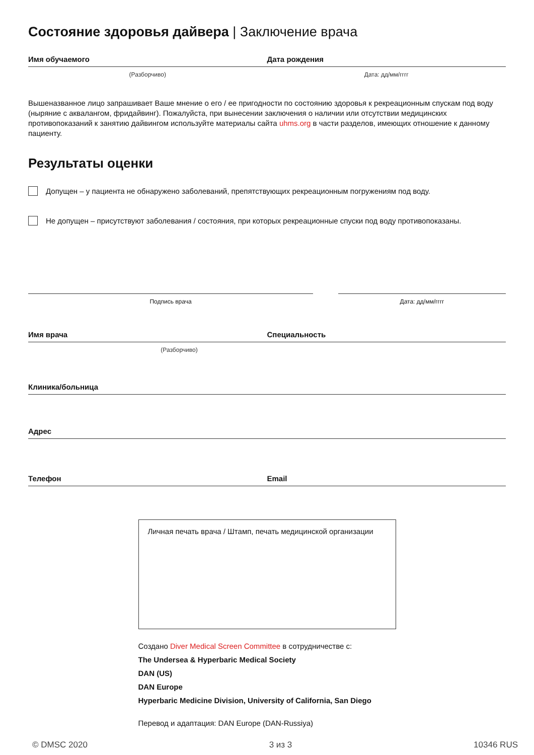Состояние здоровья дайвера | Заключение врача
Имя обучаемого Дата рождения
(Разборчиво) Дата: дд/мм/гггг
Вышеназванное лицо запрашивает Ваше мнение о его / ее пригодности по состоянию здоровья к рекреационным спускам под воду (ныряние с аквалангом, фридайвинг). Пожалуйста, при вынесении заключения о наличии или отсутствии медицинских противопоказаний к занятию дайвингом используйте материалы сайта uhms.org в части разделов, имеющих отношение к данному пациенту.
Результаты оценки
Допущен – у пациента не обнаружено заболеваний, препятствующих рекреационным погружениям под воду.
Не допущен – присутствуют заболевания / состояния, при которых рекреационные спуски под воду противопоказаны.
Подпись врача Дата: дд/мм/гггг
Имя врача Специальность
(Разборчиво)
Клиника/больница
Адрес
Телефон Email
Личная печать врача / Штамп, печать медицинской организации
Создано Diver Medical Screen Committee в сотрудничестве с:
The Undersea & Hyperbaric Medical Society
DAN (US)
DAN Europe
Hyperbaric Medicine Division, University of California, San Diego
Перевод и адаптация: DAN Europe (DAN-Russiya)
© DMSC 2020 3 из 3 10346 RUS